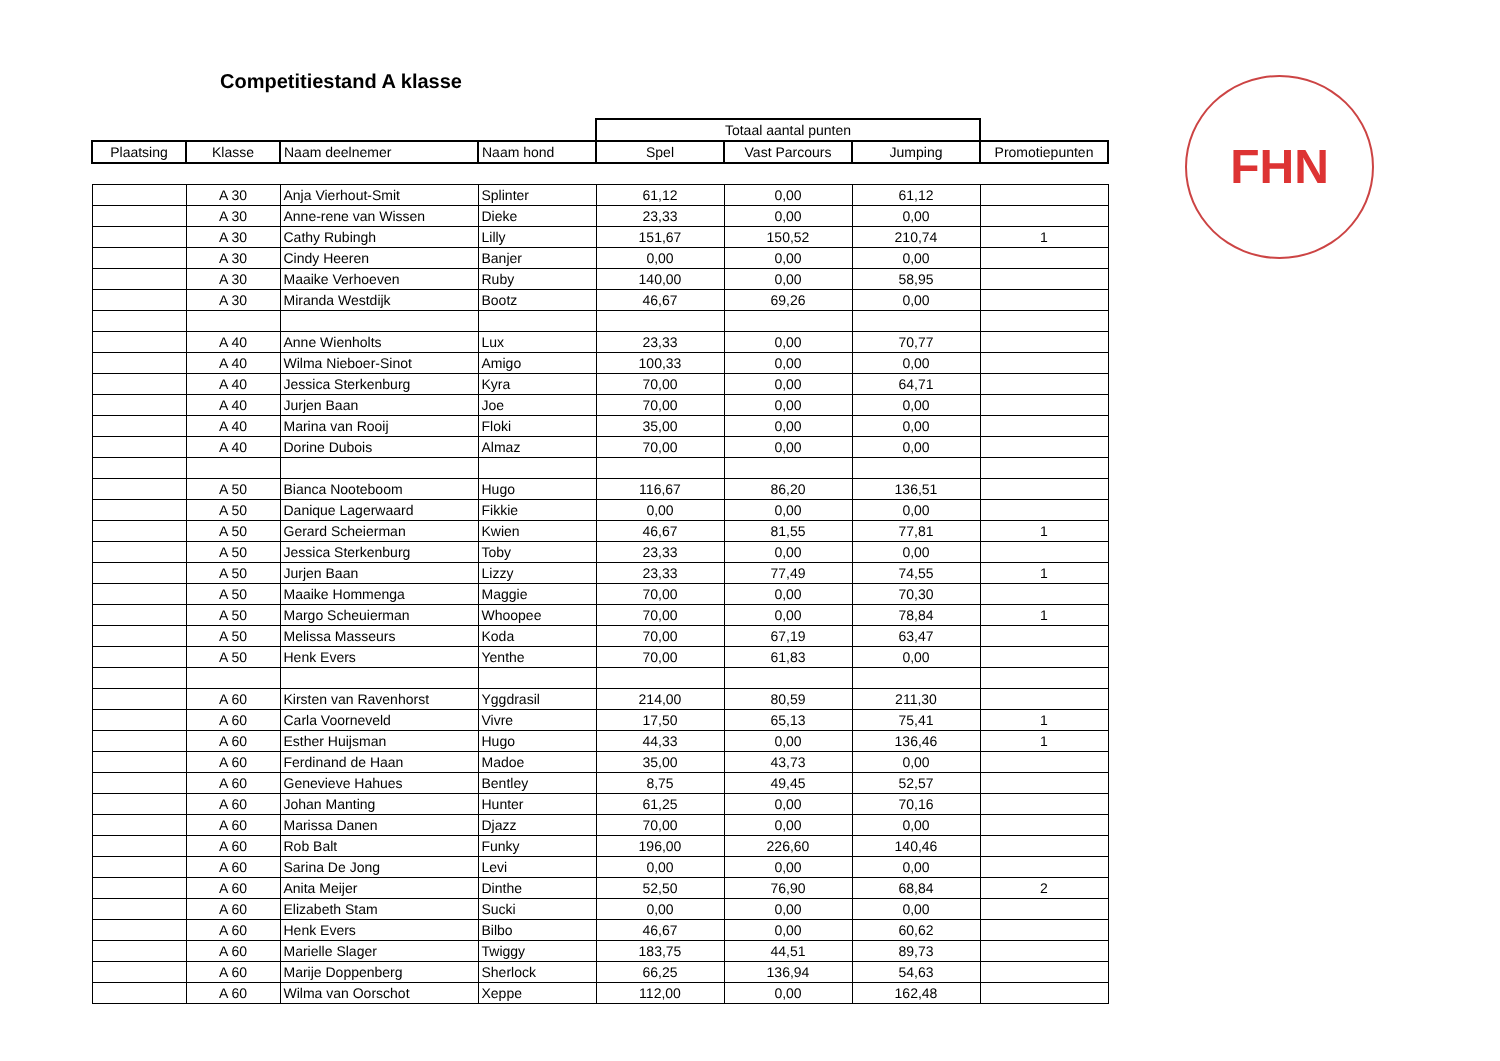Competitiestand A klasse FHN
| | | | | Totaal aantal punten | | | |
| Plaatsing | Klasse | Naam deelnemer | Naam hond | Spel | Vast Parcours | Jumping | Promotiepunten |
| | A 30 | Anja Vierhout-Smit | Splinter | 61,12 | 0,00 | 61,12 | |
| | A 30 | Anne-rene van Wissen | Dieke | 23,33 | 0,00 | 0,00 | |
| | A 30 | Cathy Rubingh | Lilly | 151,67 | 150,52 | 210,74 | 1 |
| | A 30 | Cindy Heeren | Banjer | 0,00 | 0,00 | 0,00 | |
| | A 30 | Maaike Verhoeven | Ruby | 140,00 | 0,00 | 58,95 | |
| | A 30 | Miranda Westdijk | Bootz | 46,67 | 69,26 | 0,00 | |
| | A 40 | Anne Wienholts | Lux | 23,33 | 0,00 | 70,77 | |
| | A 40 | Wilma Nieboer-Sinot | Amigo | 100,33 | 0,00 | 0,00 | |
| | A 40 | Jessica Sterkenburg | Kyra | 70,00 | 0,00 | 64,71 | |
| | A 40 | Jurjen Baan | Joe | 70,00 | 0,00 | 0,00 | |
| | A 40 | Marina van Rooij | Floki | 35,00 | 0,00 | 0,00 | |
| | A 40 | Dorine Dubois | Almaz | 70,00 | 0,00 | 0,00 | |
| | A 50 | Bianca Nooteboom | Hugo | 116,67 | 86,20 | 136,51 | |
| | A 50 | Danique Lagerwaard | Fikkie | 0,00 | 0,00 | 0,00 | |
| | A 50 | Gerard Scheierman | Kwien | 46,67 | 81,55 | 77,81 | 1 |
| | A 50 | Jessica Sterkenburg | Toby | 23,33 | 0,00 | 0,00 | |
| | A 50 | Jurjen Baan | Lizzy | 23,33 | 77,49 | 74,55 | 1 |
| | A 50 | Maaike Hommenga | Maggie | 70,00 | 0,00 | 70,30 | |
| | A 50 | Margo Scheuierman | Whoopee | 70,00 | 0,00 | 78,84 | 1 |
| | A 50 | Melissa Masseurs | Koda | 70,00 | 67,19 | 63,47 | |
| | A 50 | Henk Evers | Yenthe | 70,00 | 61,83 | 0,00 | |
| | A 60 | Kirsten van Ravenhorst | Yggdrasil | 214,00 | 80,59 | 211,30 | |
| | A 60 | Carla Voorneveld | Vivre | 17,50 | 65,13 | 75,41 | 1 |
| | A 60 | Esther Huijsman | Hugo | 44,33 | 0,00 | 136,46 | 1 |
| | A 60 | Ferdinand de Haan | Madoe | 35,00 | 43,73 | 0,00 | |
| | A 60 | Genevieve Hahues | Bentley | 8,75 | 49,45 | 52,57 | |
| | A 60 | Johan Manting | Hunter | 61,25 | 0,00 | 70,16 | |
| | A 60 | Marissa Danen | Djazz | 70,00 | 0,00 | 0,00 | |
| | A 60 | Rob Balt | Funky | 196,00 | 226,60 | 140,46 | |
| | A 60 | Sarina De Jong | Levi | 0,00 | 0,00 | 0,00 | |
| | A 60 | Anita Meijer | Dinthe | 52,50 | 76,90 | 68,84 | 2 |
| | A 60 | Elizabeth Stam | Sucki | 0,00 | 0,00 | 0,00 | |
| | A 60 | Henk Evers | Bilbo | 46,67 | 0,00 | 60,62 | |
| | A 60 | Marielle Slager | Twiggy | 183,75 | 44,51 | 89,73 | |
| | A 60 | Marije Doppenberg | Sherlock | 66,25 | 136,94 | 54,63 | |
| | A 60 | Wilma van Oorschot | Xeppe | 112,00 | 0,00 | 162,48 | |